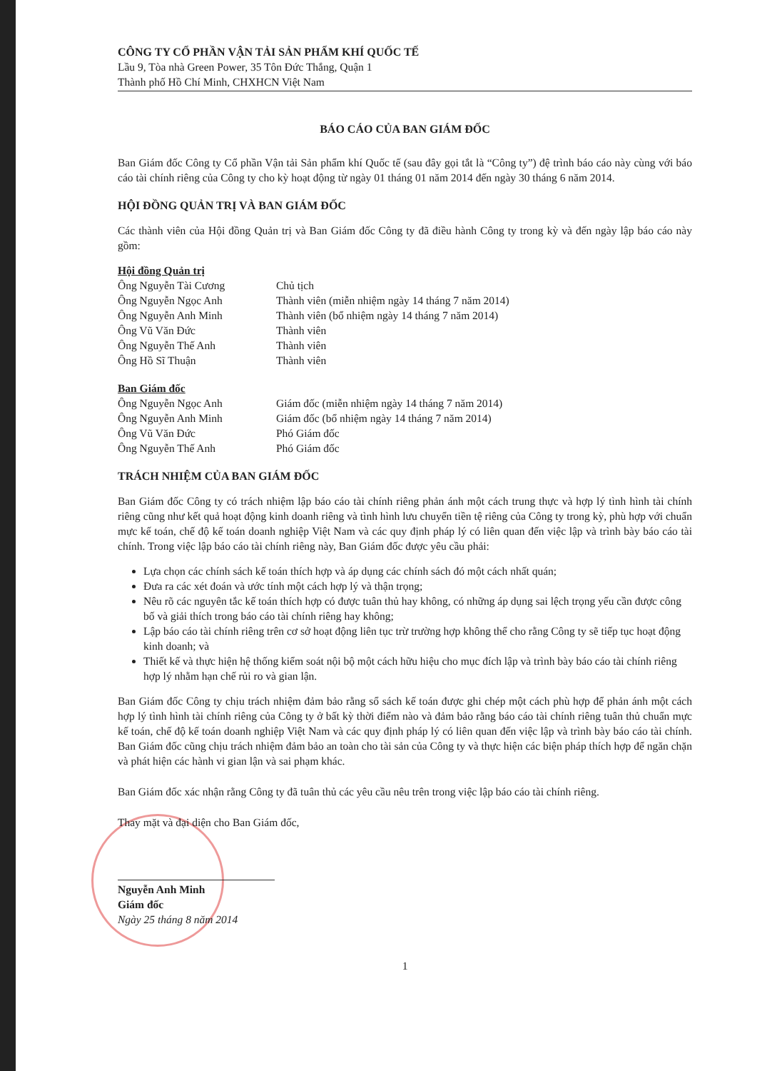CÔNG TY CỔ PHẦN VẬN TẢI SẢN PHẨM KHÍ QUỐC TẾ
Lầu 9, Tòa nhà Green Power, 35 Tôn Đức Thắng, Quận 1
Thành phố Hồ Chí Minh, CHXHCN Việt Nam
BÁO CÁO CỦA BAN GIÁM ĐỐC
Ban Giám đốc Công ty Cổ phần Vận tải Sản phẩm khí Quốc tế (sau đây gọi tắt là “Công ty”) đệ trình báo cáo này cùng với báo cáo tài chính riêng của Công ty cho kỳ hoạt động từ ngày 01 tháng 01 năm 2014 đến ngày 30 tháng 6 năm 2014.
HỘI ĐỒNG QUẢN TRỊ VÀ BAN GIÁM ĐỐC
Các thành viên của Hội đồng Quản trị và Ban Giám đốc Công ty đã điều hành Công ty trong kỳ và đến ngày lập báo cáo này gồm:
Hội đồng Quản trị
| Ông Nguyễn Tài Cương | Chủ tịch |
| Ông Nguyễn Ngọc Anh | Thành viên (miễn nhiệm ngày 14 tháng 7 năm 2014) |
| Ông Nguyễn Anh Minh | Thành viên (bổ nhiệm ngày 14 tháng 7 năm 2014) |
| Ông Vũ Văn Đức | Thành viên |
| Ông Nguyễn Thế Anh | Thành viên |
| Ông Hồ Sĩ Thuận | Thành viên |
Ban Giám đốc
| Ông Nguyễn Ngọc Anh | Giám đốc (miễn nhiệm ngày 14 tháng 7 năm 2014) |
| Ông Nguyễn Anh Minh | Giám đốc (bổ nhiệm ngày 14 tháng 7 năm 2014) |
| Ông Vũ Văn Đức | Phó Giám đốc |
| Ông Nguyễn Thế Anh | Phó Giám đốc |
TRÁCH NHIỆM CỦA BAN GIÁM ĐỐC
Ban Giám đốc Công ty có trách nhiệm lập báo cáo tài chính riêng phản ánh một cách trung thực và hợp lý tình hình tài chính riêng cũng như kết quả hoạt động kinh doanh riêng và tình hình lưu chuyển tiền tệ riêng của Công ty trong kỳ, phù hợp với chuẩn mực kế toán, chế độ kế toán doanh nghiệp Việt Nam và các quy định pháp lý có liên quan đến việc lập và trình bày báo cáo tài chính. Trong việc lập báo cáo tài chính riêng này, Ban Giám đốc được yêu cầu phải:
Lựa chọn các chính sách kế toán thích hợp và áp dụng các chính sách đó một cách nhất quán;
Đưa ra các xét đoán và ước tính một cách hợp lý và thận trọng;
Nêu rõ các nguyên tắc kế toán thích hợp có được tuân thủ hay không, có những áp dụng sai lệch trọng yếu cần được công bố và giải thích trong báo cáo tài chính riêng hay không;
Lập báo cáo tài chính riêng trên cơ sở hoạt động liên tục trừ trường hợp không thể cho rằng Công ty sẽ tiếp tục hoạt động kinh doanh; và
Thiết kế và thực hiện hệ thống kiểm soát nội bộ một cách hữu hiệu cho mục đích lập và trình bày báo cáo tài chính riêng hợp lý nhằm hạn chế rủi ro và gian lận.
Ban Giám đốc Công ty chịu trách nhiệm đảm bảo rằng sổ sách kế toán được ghi chép một cách phù hợp để phản ánh một cách hợp lý tình hình tài chính riêng của Công ty ở bất kỳ thời điểm nào và đảm bảo rằng báo cáo tài chính riêng tuân thủ chuẩn mực kế toán, chế độ kế toán doanh nghiệp Việt Nam và các quy định pháp lý có liên quan đến việc lập và trình bày báo cáo tài chính. Ban Giám đốc cũng chịu trách nhiệm đảm bảo an toàn cho tài sản của Công ty và thực hiện các biện pháp thích hợp để ngăn chặn và phát hiện các hành vi gian lận và sai phạm khác.
Ban Giám đốc xác nhận rằng Công ty đã tuân thủ các yêu cầu nêu trên trong việc lập báo cáo tài chính riêng.
Thay mặt và đại diện cho Ban Giám đốc,
Nguyễn Anh Minh
Giám đốc
Ngày 25 tháng 8 năm 2014
1